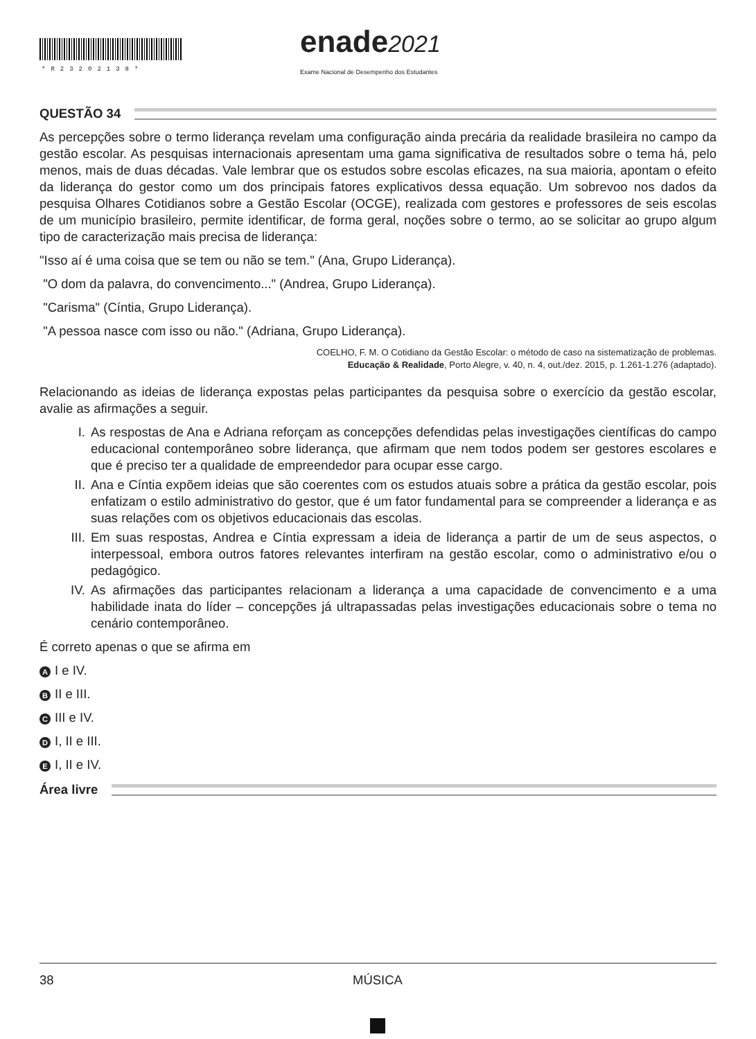*R23202138* enade2021
Exame Nacional de Desempenho dos Estudantes
QUESTÃO 34
As percepções sobre o termo liderança revelam uma configuração ainda precária da realidade brasileira no campo da gestão escolar. As pesquisas internacionais apresentam uma gama significativa de resultados sobre o tema há, pelo menos, mais de duas décadas. Vale lembrar que os estudos sobre escolas eficazes, na sua maioria, apontam o efeito da liderança do gestor como um dos principais fatores explicativos dessa equação. Um sobrevoo nos dados da pesquisa Olhares Cotidianos sobre a Gestão Escolar (OCGE), realizada com gestores e professores de seis escolas de um município brasileiro, permite identificar, de forma geral, noções sobre o termo, ao se solicitar ao grupo algum tipo de caracterização mais precisa de liderança:
"Isso aí é uma coisa que se tem ou não se tem." (Ana, Grupo Liderança).
"O dom da palavra, do convencimento..." (Andrea, Grupo Liderança).
"Carisma" (Cíntia, Grupo Liderança).
"A pessoa nasce com isso ou não." (Adriana, Grupo Liderança).
COELHO, F. M. O Cotidiano da Gestão Escolar: o método de caso na sistematização de problemas.
Educação & Realidade, Porto Alegre, v. 40, n. 4, out./dez. 2015, p. 1.261-1.276 (adaptado).
Relacionando as ideias de liderança expostas pelas participantes da pesquisa sobre o exercício da gestão escolar, avalie as afirmações a seguir.
I. As respostas de Ana e Adriana reforçam as concepções defendidas pelas investigações científicas do campo educacional contemporâneo sobre liderança, que afirmam que nem todos podem ser gestores escolares e que é preciso ter a qualidade de empreendedor para ocupar esse cargo.
II. Ana e Cíntia expõem ideias que são coerentes com os estudos atuais sobre a prática da gestão escolar, pois enfatizam o estilo administrativo do gestor, que é um fator fundamental para se compreender a liderança e as suas relações com os objetivos educacionais das escolas.
III. Em suas respostas, Andrea e Cíntia expressam a ideia de liderança a partir de um de seus aspectos, o interpessoal, embora outros fatores relevantes interfiram na gestão escolar, como o administrativo e/ou o pedagógico.
IV. As afirmações das participantes relacionam a liderança a uma capacidade de convencimento e a uma habilidade inata do líder – concepções já ultrapassadas pelas investigações educacionais sobre o tema no cenário contemporâneo.
É correto apenas o que se afirma em
A I e IV.
B II e III.
C III e IV.
D I, II e III.
E I, II e IV.
Área livre
38 MÚSICA